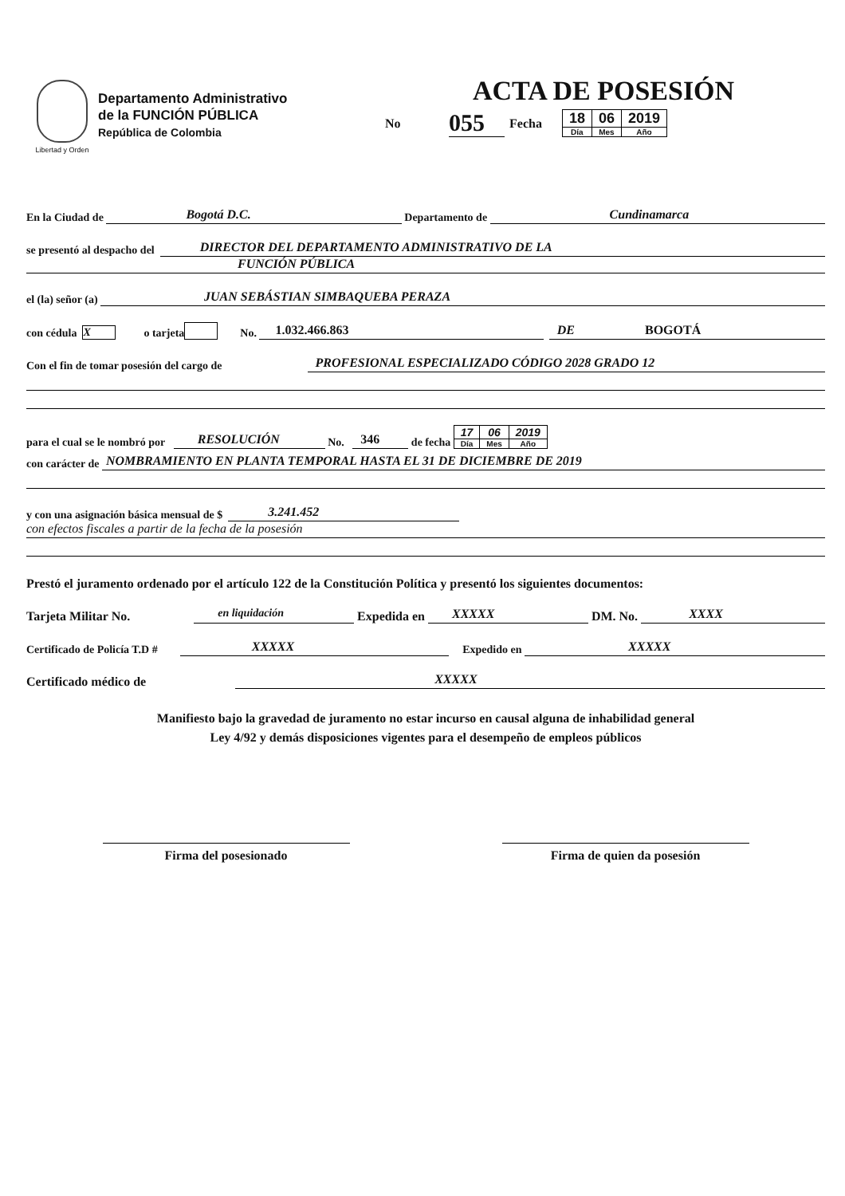Libertad y Orden
Departamento Administrativo
de la FUNCIÓN PÚBLICA
República de Colombia
ACTA DE POSESIÓN
No 055 Fecha
| 18 | 06 | 2019 |
| Día | Mes | Año |
En la Ciudad de Bogotá D.C. Departamento de Cundinamarca
se presentó al despacho del DIRECTOR DEL DEPARTAMENTO ADMINISTRATIVO DE LA
FUNCIÓN PÚBLICA
el (la) señor (a) JUAN SEBÁSTIAN SIMBAQUEBA PERAZA
con cédula X o tarjeta No. 1.032.466.863 DE BOGOTÁ
Con el fin de tomar posesión del cargo de PROFESIONAL ESPECIALIZADO CÓDIGO 2028 GRADO 12
para el cual se le nombró por RESOLUCIÓN No. 346 de fecha
| 17 | 06 | 2019 |
| Día | Mes | Año |
con carácter de NOMBRAMIENTO EN PLANTA TEMPORAL HASTA EL 31 DE DICIEMBRE DE 2019
y con una asignación básica mensual de $ 3.241.452
con efectos fiscales a partir de la fecha de la posesión
Prestó el juramento ordenado por el artículo 122 de la Constitución Política y presentó los siguientes documentos:
Tarjeta Militar No. en liquidación Expedida en XXXXX DM. No. XXXX
Certificado de Policía T.D # XXXXX Expedido en XXXXX
Certificado médico de XXXXX
Manifiesto bajo la gravedad de juramento no estar incurso en causal alguna de inhabilidad general
Ley 4/92 y demás disposiciones vigentes para el desempeño de empleos públicos
Firma del posesionado Firma de quien da posesión